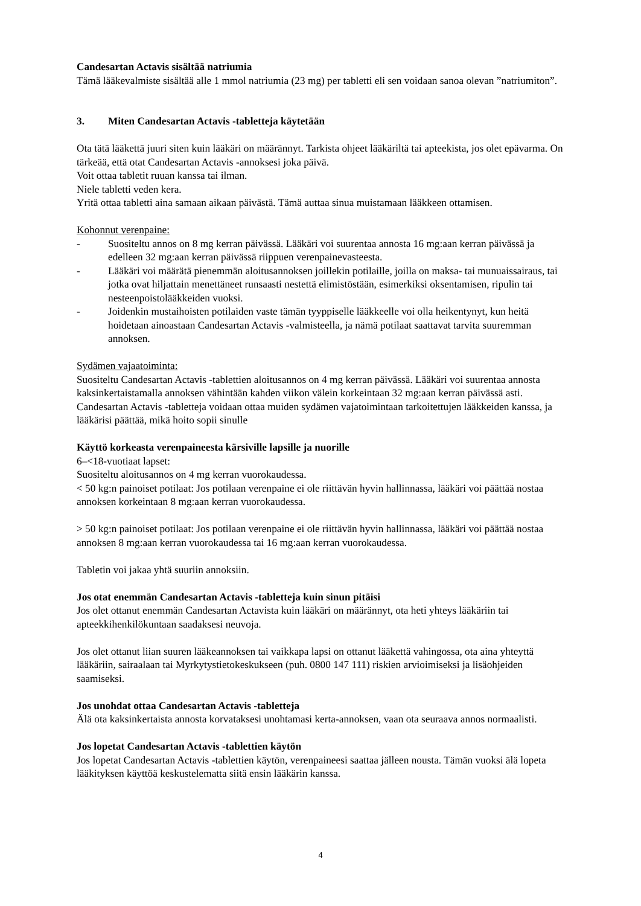Candesartan Actavis sisältää natriumia
Tämä lääkevalmiste sisältää alle 1 mmol natriumia (23 mg) per tabletti eli sen voidaan sanoa olevan ”natriumiton”.
3. Miten Candesartan Actavis -tabletteja käytetään
Ota tätä lääkettä juuri siten kuin lääkäri on määrännyt. Tarkista ohjeet lääkäriltä tai apteekista, jos olet epävarma. On tärkeää, että otat Candesartan Actavis -annoksesi joka päivä.
Voit ottaa tabletit ruuan kanssa tai ilman.
Niele tabletti veden kera.
Yritä ottaa tabletti aina samaan aikaan päivästä. Tämä auttaa sinua muistamaan lääkkeen ottamisen.
Kohonnut verenpaine:
- Suositeltu annos on 8 mg kerran päivässä. Lääkäri voi suurentaa annosta 16 mg:aan kerran päivässä ja edelleen 32 mg:aan kerran päivässä riippuen verenpainevasteesta.
- Lääkäri voi määrätä pienemmän aloitusannoksen joillekin potilaille, joilla on maksa- tai munuaissairaus, tai jotka ovat hiljattain menettäneet runsaasti nestettä elimistöstään, esimerkiksi oksentamisen, ripulin tai nesteenpoistolääkkeiden vuoksi.
- Joidenkin mustaihoisten potilaiden vaste tämän tyyppiselle lääkkeelle voi olla heikentynyt, kun heitä hoidetaan ainoastaan Candesartan Actavis -valmisteella, ja nämä potilaat saattavat tarvita suuremman annoksen.
Sydämen vajaatoiminta:
Suositeltu Candesartan Actavis -tablettien aloitusannos on 4 mg kerran päivässä. Lääkäri voi suurentaa annosta kaksinkertaistamalla annoksen vähintään kahden viikon välein korkeintaan 32 mg:aan kerran päivässä asti. Candesartan Actavis -tabletteja voidaan ottaa muiden sydämen vajatoimintaan tarkoitettujen lääkkeiden kanssa, ja lääkärisi päättää, mikä hoito sopii sinulle
Käyttö korkeasta verenpaineesta kärsiville lapsille ja nuorille
6–<18-vuotiaat lapset:
Suositeltu aloitusannos on 4 mg kerran vuorokaudessa.
< 50 kg:n painoiset potilaat: Jos potilaan verenpaine ei ole riittävän hyvin hallinnassa, lääkäri voi päättää nostaa annoksen korkeintaan 8 mg:aan kerran vuorokaudessa.
> 50 kg:n painoiset potilaat: Jos potilaan verenpaine ei ole riittävän hyvin hallinnassa, lääkäri voi päättää nostaa annoksen 8 mg:aan kerran vuorokaudessa tai 16 mg:aan kerran vuorokaudessa.
Tabletin voi jakaa yhtä suuriin annoksiin.
Jos otat enemmän Candesartan Actavis -tabletteja kuin sinun pitäisi
Jos olet ottanut enemmän Candesartan Actavista kuin lääkäri on määrännyt, ota heti yhteys lääkäriin tai apteekkihenkilökuntaan saadaksesi neuvoja.
Jos olet ottanut liian suuren lääkeannoksen tai vaikkapa lapsi on ottanut lääkettä vahingossa, ota aina yhteyttä lääkäriin, sairaalaan tai Myrkytystietokeskukseen (puh. 0800 147 111) riskien arvioimiseksi ja lisäohjeiden saamiseksi.
Jos unohdat ottaa Candesartan Actavis -tabletteja
Älä ota kaksinkertaista annosta korvataksesi unohtamasi kerta-annoksen, vaan ota seuraava annos normaalisti.
Jos lopetat Candesartan Actavis -tablettien käytön
Jos lopetat Candesartan Actavis -tablettien käytön, verenpaineesi saattaa jälleen nousta. Tämän vuoksi älä lopeta lääkityksen käyttöä keskustelematta siitä ensin lääkärin kanssa.
4